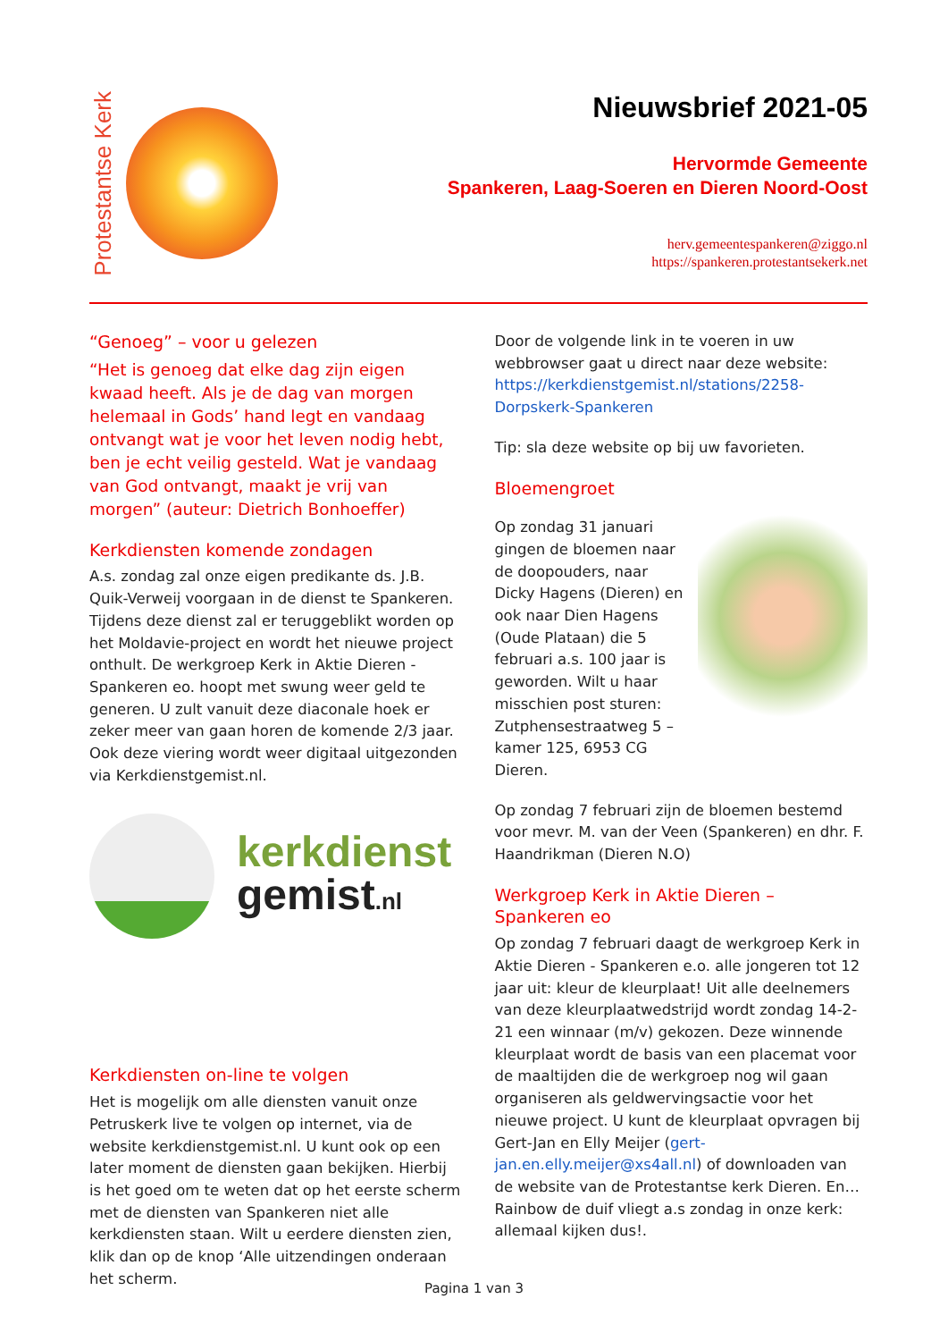Protestantse Kerk
Nieuwsbrief 2021-05
Hervormde Gemeente
Spankeren, Laag-Soeren en Dieren Noord-Oost
herv.gemeentespankeren@ziggo.nl
https://spankeren.protestantsekerk.net
“Genoeg” – voor u gelezen
“Het is genoeg dat elke dag zijn eigen kwaad heeft. Als je de dag van morgen helemaal in Gods’ hand legt en vandaag ontvangt wat je voor het leven nodig hebt, ben je echt veilig gesteld. Wat je vandaag van God ontvangt, maakt je vrij van morgen” (auteur: Dietrich Bonhoeffer)
Kerkdiensten komende zondagen
A.s. zondag zal onze eigen predikante ds. J.B. Quik-Verweij voorgaan in de dienst te Spankeren. Tijdens deze dienst zal er teruggeblikt worden op het Moldavie-project en wordt het nieuwe project onthult. De werkgroep Kerk in Aktie Dieren - Spankeren eo. hoopt met swung weer geld te generen. U zult vanuit deze diaconale hoek er zeker meer van gaan horen de komende 2/3 jaar. Ook deze viering wordt weer digitaal uitgezonden via Kerkdienstgemist.nl.
kerkdienst
gemist.nl
Kerkdiensten on-line te volgen
Het is mogelijk om alle diensten vanuit onze Petruskerk live te volgen op internet, via de website kerkdienstgemist.nl. U kunt ook op een later moment de diensten gaan bekijken. Hierbij is het goed om te weten dat op het eerste scherm met de diensten van Spankeren niet alle kerkdiensten staan. Wilt u eerdere diensten zien, klik dan op de knop ‘Alle uitzendingen onderaan het scherm.
Door de volgende link in te voeren in uw webbrowser gaat u direct naar deze website: https://kerkdienstgemist.nl/stations/2258-Dorpskerk-Spankeren
Tip: sla deze website op bij uw favorieten.
Bloemengroet
Op zondag 31 januari gingen de bloemen naar de doopouders, naar Dicky Hagens (Dieren) en ook naar Dien Hagens (Oude Plataan) die 5 februari a.s. 100 jaar is geworden. Wilt u haar misschien post sturen: Zutphensestraatweg 5 – kamer 125, 6953 CG Dieren.
Op zondag 7 februari zijn de bloemen bestemd voor mevr. M. van der Veen (Spankeren) en dhr. F. Haandrikman (Dieren N.O)
Werkgroep Kerk in Aktie Dieren – Spankeren eo
Op zondag 7 februari daagt de werkgroep Kerk in Aktie Dieren - Spankeren e.o. alle jongeren tot 12 jaar uit: kleur de kleurplaat! Uit alle deelnemers van deze kleurplaatwedstrijd wordt zondag 14-2-21 een winnaar (m/v) gekozen. Deze winnende kleurplaat wordt de basis van een placemat voor de maaltijden die de werkgroep nog wil gaan organiseren als geldwervingsactie voor het nieuwe project. U kunt de kleurplaat opvragen bij Gert-Jan en Elly Meijer (gert-jan.en.elly.meijer@xs4all.nl) of downloaden van de website van de Protestantse kerk Dieren. En…Rainbow de duif vliegt a.s zondag in onze kerk: allemaal kijken dus!.
Pagina 1 van 3